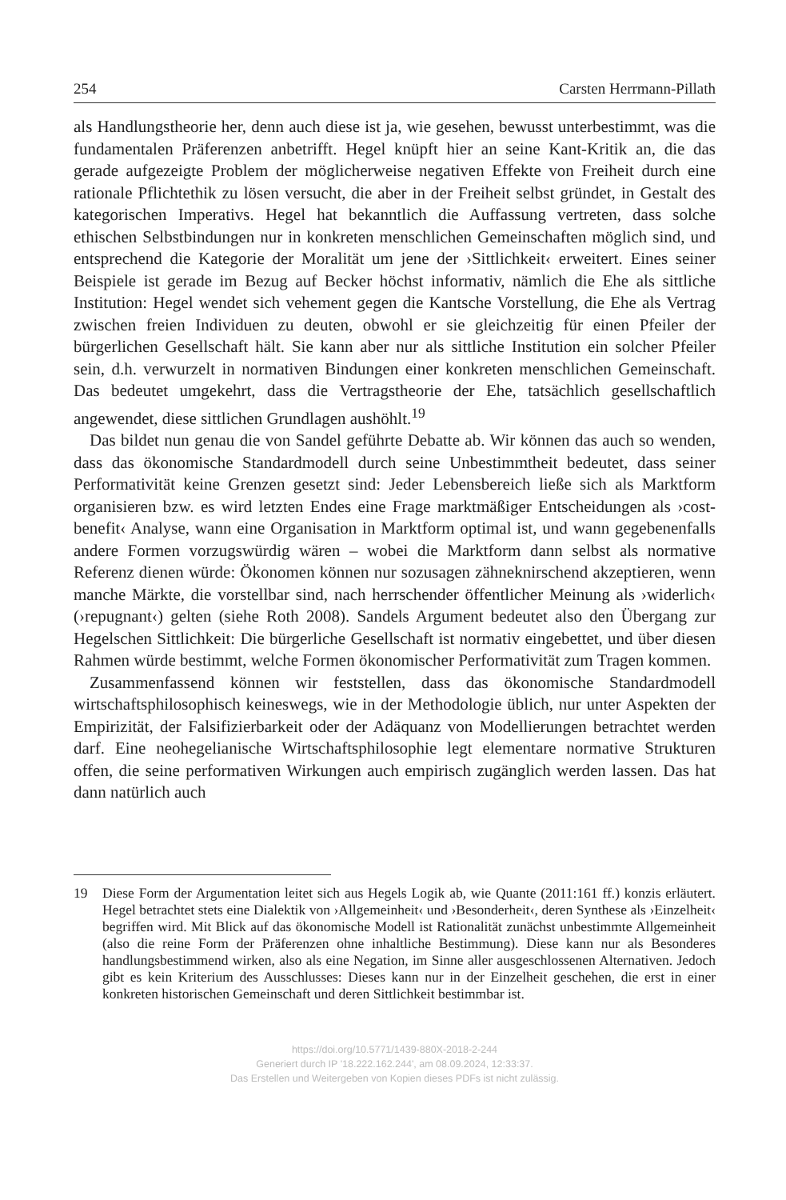254 Carsten Herrmann-Pillath
als Handlungstheorie her, denn auch diese ist ja, wie gesehen, bewusst unterbestimmt, was die fundamentalen Präferenzen anbetrifft. Hegel knüpft hier an seine Kant-Kritik an, die das gerade aufgezeigte Problem der möglicherweise negativen Effekte von Freiheit durch eine rationale Pflichtethik zu lösen versucht, die aber in der Freiheit selbst gründet, in Gestalt des kategorischen Imperativs. Hegel hat bekanntlich die Auffassung vertreten, dass solche ethischen Selbstbindungen nur in konkreten menschlichen Gemeinschaften möglich sind, und entsprechend die Kategorie der Moralität um jene der ›Sittlichkeit‹ erweitert. Eines seiner Beispiele ist gerade im Bezug auf Becker höchst informativ, nämlich die Ehe als sittliche Institution: Hegel wendet sich vehement gegen die Kantsche Vorstellung, die Ehe als Vertrag zwischen freien Individuen zu deuten, obwohl er sie gleichzeitig für einen Pfeiler der bürgerlichen Gesellschaft hält. Sie kann aber nur als sittliche Institution ein solcher Pfeiler sein, d.h. verwurzelt in normativen Bindungen einer konkreten menschlichen Gemeinschaft. Das bedeutet umgekehrt, dass die Vertragstheorie der Ehe, tatsächlich gesellschaftlich angewendet, diese sittlichen Grundlagen aushöhlt.<sup>19</sup>
Das bildet nun genau die von Sandel geführte Debatte ab. Wir können das auch so wenden, dass das ökonomische Standardmodell durch seine Unbestimmtheit bedeutet, dass seiner Performativität keine Grenzen gesetzt sind: Jeder Lebensbereich ließe sich als Marktform organisieren bzw. es wird letzten Endes eine Frage marktmäßiger Entscheidungen als ›cost-benefit‹ Analyse, wann eine Organisation in Marktform optimal ist, und wann gegebenenfalls andere Formen vorzugswürdig wären – wobei die Marktform dann selbst als normative Referenz dienen würde: Ökonomen können nur sozusagen zähneknirschend akzeptieren, wenn manche Märkte, die vorstellbar sind, nach herrschender öffentlicher Meinung als ›widerlich‹ (›repugnant‹) gelten (siehe Roth 2008). Sandels Argument bedeutet also den Übergang zur Hegelschen Sittlichkeit: Die bürgerliche Gesellschaft ist normativ eingebettet, und über diesen Rahmen würde bestimmt, welche Formen ökonomischer Performativität zum Tragen kommen.
Zusammenfassend können wir feststellen, dass das ökonomische Standardmodell wirtschaftsphilosophisch keineswegs, wie in der Methodologie üblich, nur unter Aspekten der Empirizität, der Falsifizierbarkeit oder der Adäquanz von Modellierungen betrachtet werden darf. Eine neohegelianische Wirtschaftsphilosophie legt elementare normative Strukturen offen, die seine performativen Wirkungen auch empirisch zugänglich werden lassen. Das hat dann natürlich auch
19 Diese Form der Argumentation leitet sich aus Hegels Logik ab, wie Quante (2011:161 ff.) konzis erläutert. Hegel betrachtet stets eine Dialektik von ›Allgemeinheit‹ und ›Besonderheit‹, deren Synthese als ›Einzelheit‹ begriffen wird. Mit Blick auf das ökonomische Modell ist Rationalität zunächst unbestimmte Allgemeinheit (also die reine Form der Präferenzen ohne inhaltliche Bestimmung). Diese kann nur als Besonderes handlungsbestimmend wirken, also als eine Negation, im Sinne aller ausgeschlossenen Alternativen. Jedoch gibt es kein Kriterium des Ausschlusses: Dieses kann nur in der Einzelheit geschehen, die erst in einer konkreten historischen Gemeinschaft und deren Sittlichkeit bestimmbar ist.
https://doi.org/10.5771/1439-880X-2018-2-244
Generiert durch IP '18.222.162.244', am 08.09.2024, 12:33:37.
Das Erstellen und Weitergeben von Kopien dieses PDFs ist nicht zulässig.